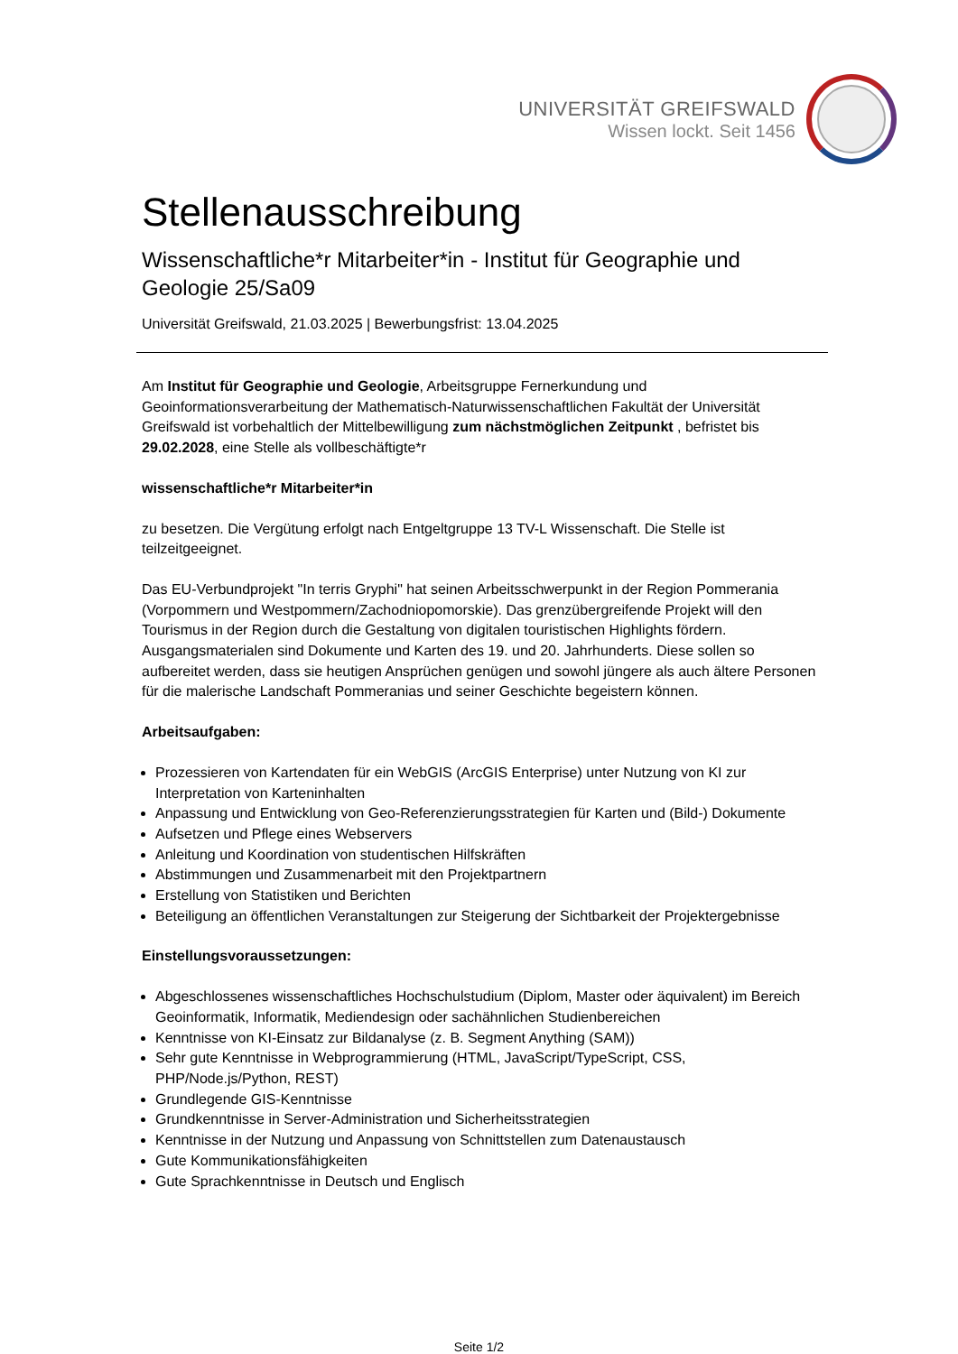UNIVERSITÄT GREIFSWALD
Wissen lockt. Seit 1456
Stellenausschreibung
Wissenschaftliche*r Mitarbeiter*in - Institut für Geographie und Geologie 25/Sa09
Universität Greifswald, 21.03.2025 | Bewerbungsfrist: 13.04.2025
Am Institut für Geographie und Geologie, Arbeitsgruppe Fernerkundung und Geoinformationsverarbeitung der Mathematisch-Naturwissenschaftlichen Fakultät der Universität Greifswald ist vorbehaltlich der Mittelbewilligung zum nächstmöglichen Zeitpunkt , befristet bis 29.02.2028, eine Stelle als vollbeschäftigte*r
wissenschaftliche*r Mitarbeiter*in
zu besetzen. Die Vergütung erfolgt nach Entgeltgruppe 13 TV-L Wissenschaft. Die Stelle ist teilzeitgeeignet.
Das EU-Verbundprojekt "In terris Gryphi" hat seinen Arbeitsschwerpunkt in der Region Pommerania (Vorpommern und Westpommern/Zachodniopomorskie). Das grenzübergreifende Projekt will den Tourismus in der Region durch die Gestaltung von digitalen touristischen Highlights fördern. Ausgangsmaterialen sind Dokumente und Karten des 19. und 20. Jahrhunderts. Diese sollen so aufbereitet werden, dass sie heutigen Ansprüchen genügen und sowohl jüngere als auch ältere Personen für die malerische Landschaft Pommeranias und seiner Geschichte begeistern können.
Arbeitsaufgaben:
Prozessieren von Kartendaten für ein WebGIS (ArcGIS Enterprise) unter Nutzung von KI zur Interpretation von Karteninhalten
Anpassung und Entwicklung von Geo-Referenzierungsstrategien für Karten und (Bild-) Dokumente
Aufsetzen und Pflege eines Webservers
Anleitung und Koordination von studentischen Hilfskräften
Abstimmungen und Zusammenarbeit mit den Projektpartnern
Erstellung von Statistiken und Berichten
Beteiligung an öffentlichen Veranstaltungen zur Steigerung der Sichtbarkeit der Projektergebnisse
Einstellungsvoraussetzungen:
Abgeschlossenes wissenschaftliches Hochschulstudium (Diplom, Master oder äquivalent) im Bereich Geoinformatik, Informatik, Mediendesign oder sachähnlichen Studienbereichen
Kenntnisse von KI-Einsatz zur Bildanalyse (z. B. Segment Anything (SAM))
Sehr gute Kenntnisse in Webprogrammierung (HTML, JavaScript/TypeScript, CSS, PHP/Node.js/Python, REST)
Grundlegende GIS-Kenntnisse
Grundkenntnisse in Server-Administration und Sicherheitsstrategien
Kenntnisse in der Nutzung und Anpassung von Schnittstellen zum Datenaustausch
Gute Kommunikationsfähigkeiten
Gute Sprachkenntnisse in Deutsch und Englisch
Seite 1/2